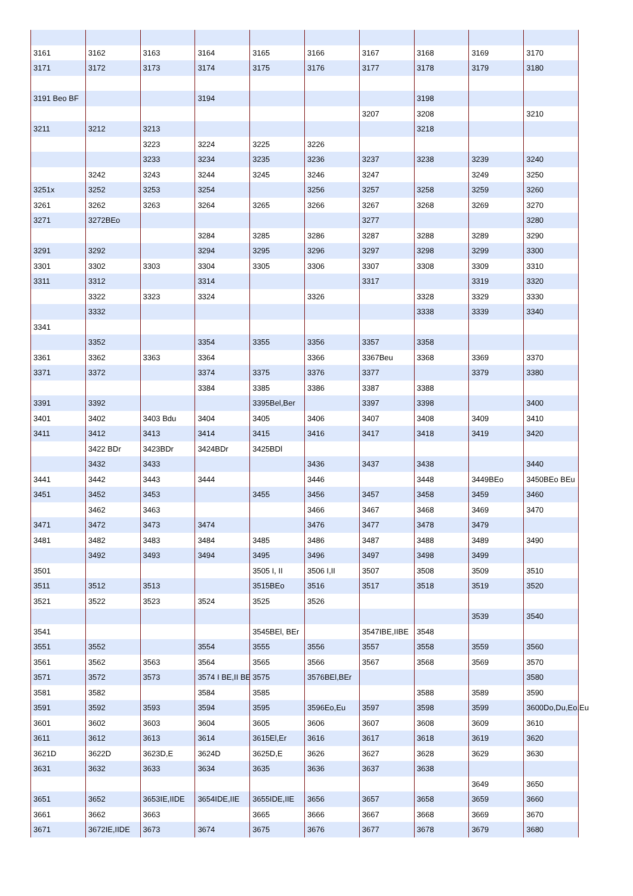| 3161 | 3162 | 3163 | 3164 | 3165 | 3166 | 3167 | 3168 | 3169 | 3170 |
| 3171 | 3172 | 3173 | 3174 | 3175 | 3176 | 3177 | 3178 | 3179 | 3180 |
| 3191 Beo BF | | | 3194 | | | | 3198 | | |
| | | | | | | 3207 | 3208 | | 3210 |
| 3211 | 3212 | 3213 | | | | | 3218 | | |
| | | 3223 | 3224 | 3225 | 3226 | | | | |
| | | 3233 | 3234 | 3235 | 3236 | 3237 | 3238 | 3239 | 3240 |
| | 3242 | 3243 | 3244 | 3245 | 3246 | 3247 | | 3249 | 3250 |
| 3251x | 3252 | 3253 | 3254 | | 3256 | 3257 | 3258 | 3259 | 3260 |
| 3261 | 3262 | 3263 | 3264 | 3265 | 3266 | 3267 | 3268 | 3269 | 3270 |
| 3271 | 3272BEo | | | | | 3277 | | | 3280 |
| | | | 3284 | 3285 | 3286 | 3287 | 3288 | 3289 | 3290 |
| 3291 | 3292 | | 3294 | 3295 | 3296 | 3297 | 3298 | 3299 | 3300 |
| 3301 | 3302 | 3303 | 3304 | 3305 | 3306 | 3307 | 3308 | 3309 | 3310 |
| 3311 | 3312 | | 3314 | | | 3317 | | 3319 | 3320 |
| | 3322 | 3323 | 3324 | | 3326 | | 3328 | 3329 | 3330 |
| | 3332 | | | | | | 3338 | 3339 | 3340 |
| 3341 | | | | | | | | | |
| | 3352 | | 3354 | 3355 | 3356 | 3357 | 3358 | | |
| 3361 | 3362 | 3363 | 3364 | | 3366 | 3367Beu | 3368 | 3369 | 3370 |
| 3371 | 3372 | | 3374 | 3375 | 3376 | 3377 | | 3379 | 3380 |
| | | | 3384 | 3385 | 3386 | 3387 | 3388 | | |
| 3391 | 3392 | | | 3395Bel,Ber | | 3397 | 3398 | | 3400 |
| 3401 | 3402 | 3403 Bdu | 3404 | 3405 | 3406 | 3407 | 3408 | 3409 | 3410 |
| 3411 | 3412 | 3413 | 3414 | 3415 | 3416 | 3417 | 3418 | 3419 | 3420 |
| | 3422 BDr | 3423BDr | 3424BDr | 3425BDl | | | | | |
| | 3432 | 3433 | | | 3436 | 3437 | 3438 | | 3440 |
| 3441 | 3442 | 3443 | 3444 | | 3446 | | 3448 | 3449BEo | 3450BEo BEu |
| 3451 | 3452 | 3453 | | 3455 | 3456 | 3457 | 3458 | 3459 | 3460 |
| | 3462 | 3463 | | | 3466 | 3467 | 3468 | 3469 | 3470 |
| 3471 | 3472 | 3473 | 3474 | | 3476 | 3477 | 3478 | 3479 | |
| 3481 | 3482 | 3483 | 3484 | 3485 | 3486 | 3487 | 3488 | 3489 | 3490 |
| | 3492 | 3493 | 3494 | 3495 | 3496 | 3497 | 3498 | 3499 | |
| 3501 | | | | 3505 I, II | 3506 I,II | 3507 | 3508 | 3509 | 3510 |
| 3511 | 3512 | 3513 | | 3515BEo | 3516 | 3517 | 3518 | 3519 | 3520 |
| 3521 | 3522 | 3523 | 3524 | 3525 | 3526 | | | | |
| | | | | | | | | 3539 | 3540 |
| 3541 | | | | 3545BEl, BEr | | 3547IBE,IIBE | 3548 | | |
| 3551 | 3552 | | 3554 | 3555 | 3556 | 3557 | 3558 | 3559 | 3560 |
| 3561 | 3562 | 3563 | 3564 | 3565 | 3566 | 3567 | 3568 | 3569 | 3570 |
| 3571 | 3572 | 3573 | 3574 I BE,II BE | 3575 | 3576BEl,BEr | | | | 3580 |
| 3581 | 3582 | | 3584 | 3585 | | | 3588 | 3589 | 3590 |
| 3591 | 3592 | 3593 | 3594 | 3595 | 3596Eo,Eu | 3597 | 3598 | 3599 | 3600Do,Du,Eo,Eu |
| 3601 | 3602 | 3603 | 3604 | 3605 | 3606 | 3607 | 3608 | 3609 | 3610 |
| 3611 | 3612 | 3613 | 3614 | 3615El,Er | 3616 | 3617 | 3618 | 3619 | 3620 |
| 3621D | 3622D | 3623D,E | 3624D | 3625D,E | 3626 | 3627 | 3628 | 3629 | 3630 |
| 3631 | 3632 | 3633 | 3634 | 3635 | 3636 | 3637 | 3638 | | |
| | | | | | | | | 3649 | 3650 |
| 3651 | 3652 | 3653IE,IIDE | 3654IDE,IIE | 3655IDE,IIE | 3656 | 3657 | 3658 | 3659 | 3660 |
| 3661 | 3662 | 3663 | | 3665 | 3666 | 3667 | 3668 | 3669 | 3670 |
| 3671 | 3672IE,IIDE | 3673 | 3674 | 3675 | 3676 | 3677 | 3678 | 3679 | 3680 |